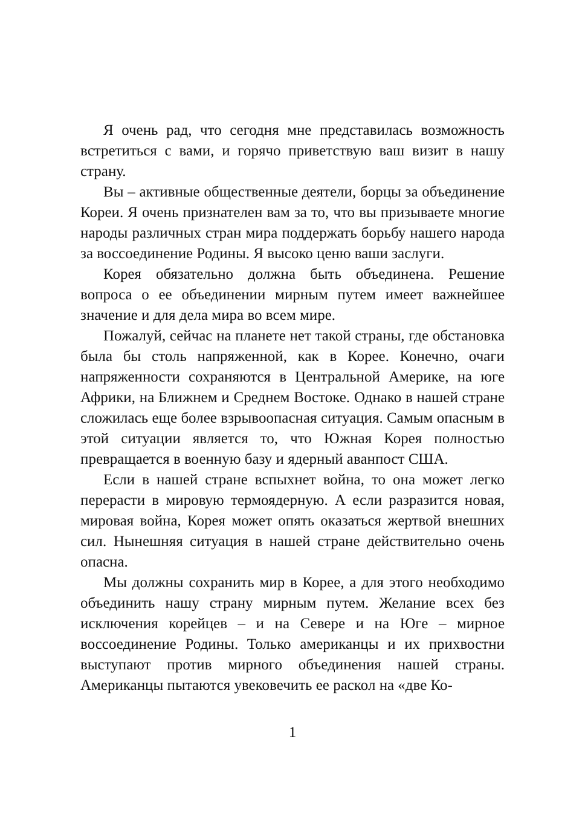Я очень рад, что сегодня мне представилась возможность встретиться с вами, и горячо приветствую ваш визит в нашу страну.
Вы – активные общественные деятели, борцы за объединение Кореи. Я очень признателен вам за то, что вы призываете многие народы различных стран мира поддержать борьбу нашего народа за воссоединение Родины. Я высоко ценю ваши заслуги.
Корея обязательно должна быть объединена. Решение вопроса о ее объединении мирным путем имеет важнейшее значение и для дела мира во всем мире.
Пожалуй, сейчас на планете нет такой страны, где обстановка была бы столь напряженной, как в Корее. Конечно, очаги напряженности сохраняются в Центральной Америке, на юге Африки, на Ближнем и Среднем Востоке. Однако в нашей стране сложилась еще более взрывоопасная ситуация. Самым опасным в этой ситуации является то, что Южная Корея полностью превращается в военную базу и ядерный аванпост США.
Если в нашей стране вспыхнет война, то она может легко перерасти в мировую термоядерную. А если разразится новая, мировая война, Корея может опять оказаться жертвой внешних сил. Нынешняя ситуация в нашей стране действительно очень опасна.
Мы должны сохранить мир в Корее, а для этого необходимо объединить нашу страну мирным путем. Желание всех без исключения корейцев – и на Севере и на Юге – мирное воссоединение Родины. Только американцы и их прихвостни выступают против мирного объединения нашей страны. Американцы пытаются увековечить ее раскол на «две Ко-
1